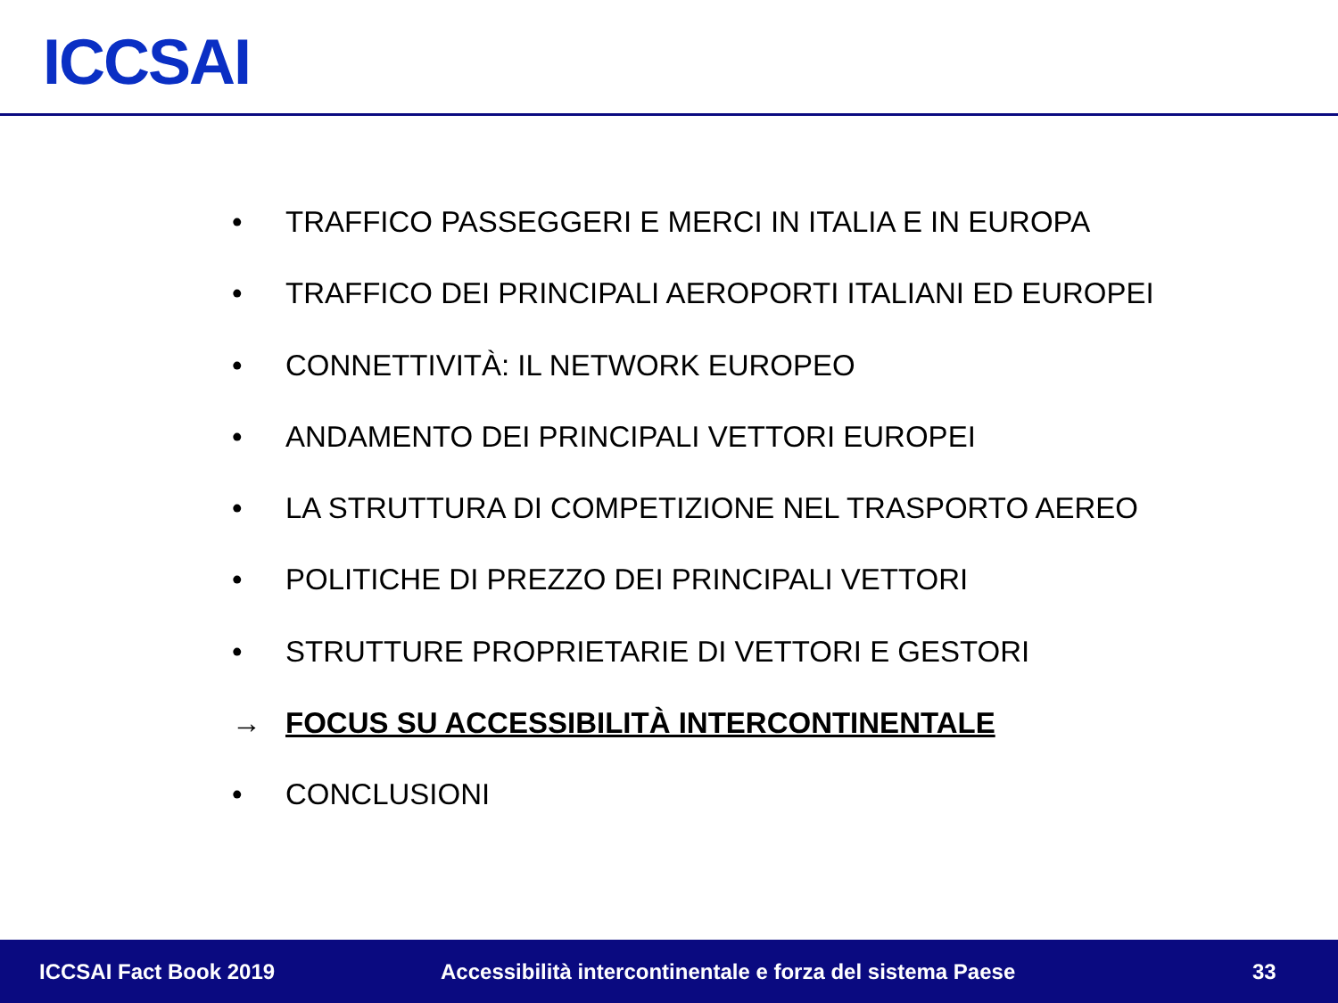ICCSAI
• TRAFFICO PASSEGGERI E MERCI IN ITALIA E IN EUROPA
• TRAFFICO DEI PRINCIPALI AEROPORTI ITALIANI ED EUROPEI
• CONNETTIVITÀ: IL NETWORK EUROPEO
• ANDAMENTO DEI PRINCIPALI VETTORI EUROPEI
• LA STRUTTURA DI COMPETIZIONE NEL TRASPORTO AEREO
• POLITICHE DI PREZZO DEI PRINCIPALI VETTORI
• STRUTTURE PROPRIETARIE DI VETTORI E GESTORI
→ FOCUS SU ACCESSIBILITÀ INTERCONTINENTALE
• CONCLUSIONI
ICCSAI Fact Book 2019 Accessibilità intercontinentale e forza del sistema Paese 33